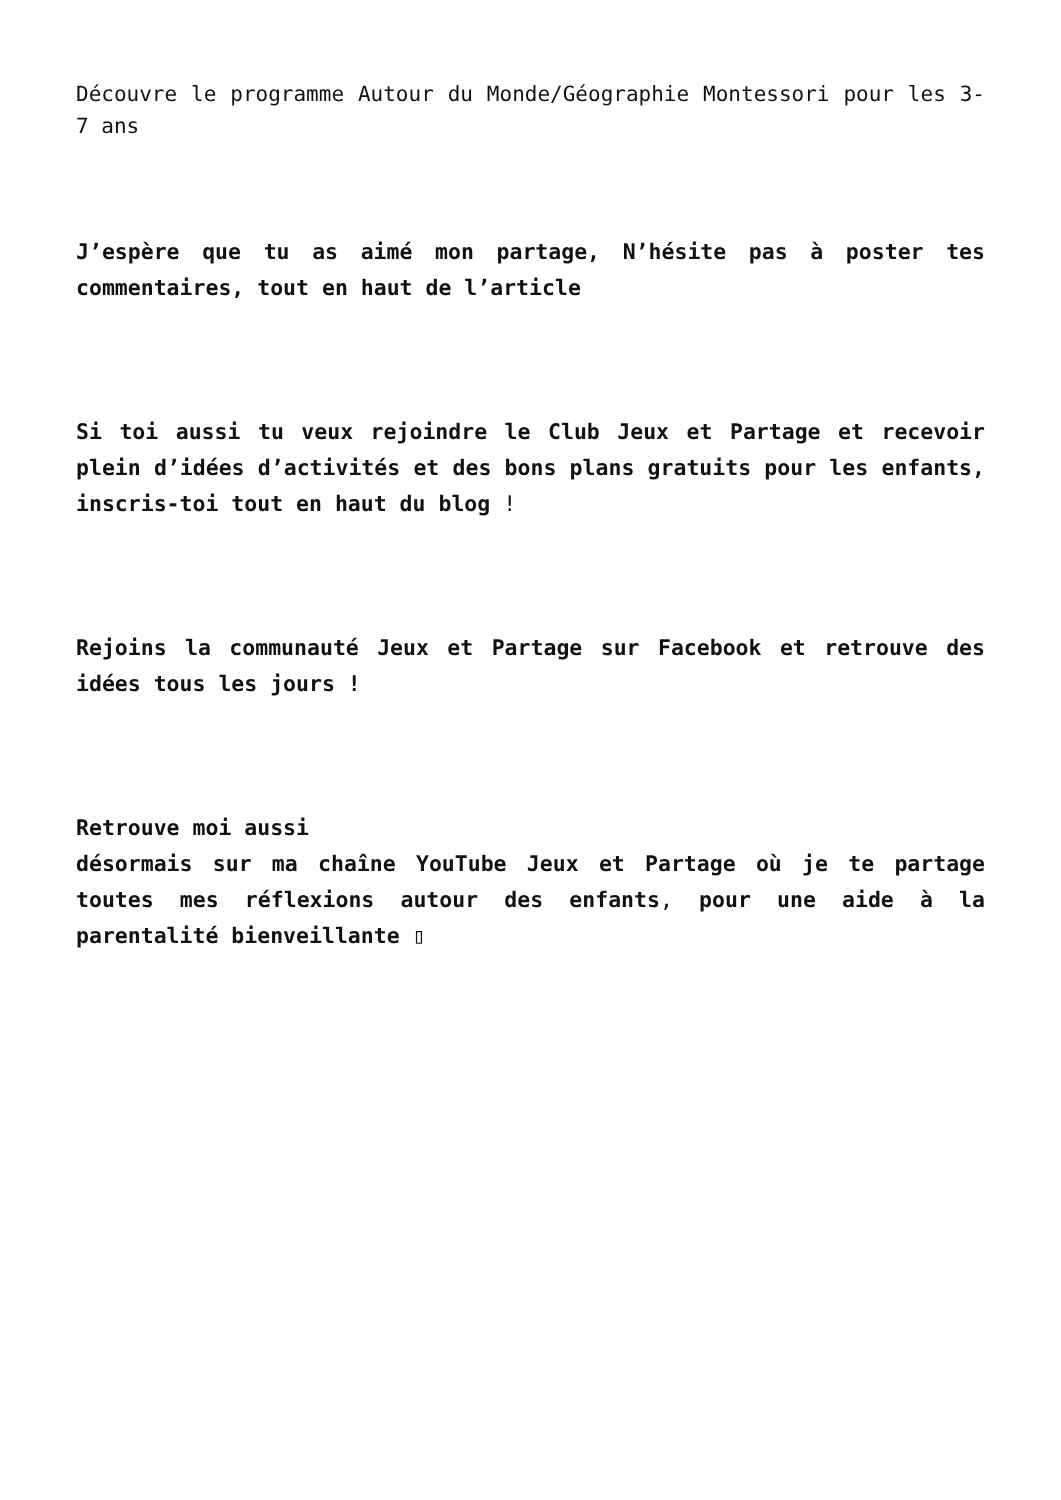Découvre le programme Autour du Monde/Géographie Montessori pour les 3-7 ans
J’espère que tu as aimé mon partage, N’hésite pas à poster tes commentaires, tout en haut de l’article
Si toi aussi tu veux rejoindre le Club Jeux et Partage et recevoir plein d’idées d’activités et des bons plans gratuits pour les enfants, inscris-toi tout en haut du blog !
Rejoins la communauté Jeux et Partage sur Facebook et retrouve des idées tous les jours !
Retrouve moi aussi
désormais sur ma chaîne YouTube Jeux et Partage où je te partage toutes mes réflexions autour des enfants, pour une aide à la parentalité bienveillante ▯